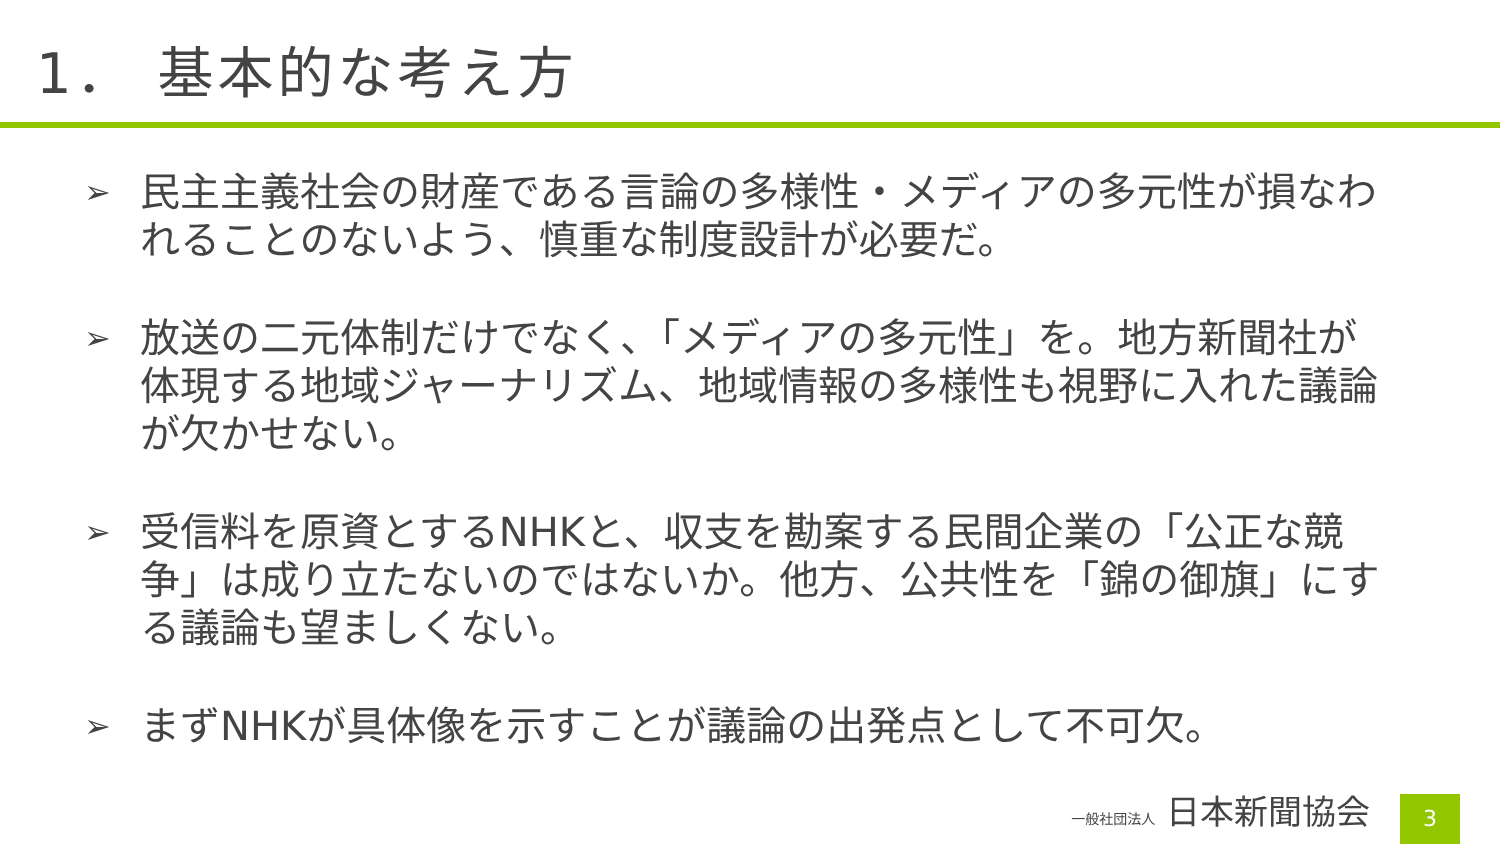1． 基本的な考え方
➢ 民主主義社会の財産である言論の多様性・メディアの多元性が損なわれることのないよう、慎重な制度設計が必要だ。
➢ 放送の二元体制だけでなく、「メディアの多元性」を。地方新聞社が体現する地域ジャーナリズム、地域情報の多様性も視野に入れた議論が欠かせない。
➢ 受信料を原資とするNHKと、収支を勘案する民間企業の「公正な競争」は成り立たないのではないか。他方、公共性を「錦の御旗」にする議論も望ましくない。
➢ まずNHKが具体像を示すことが議論の出発点として不可欠。
一般社団法人 日本新聞協会 3